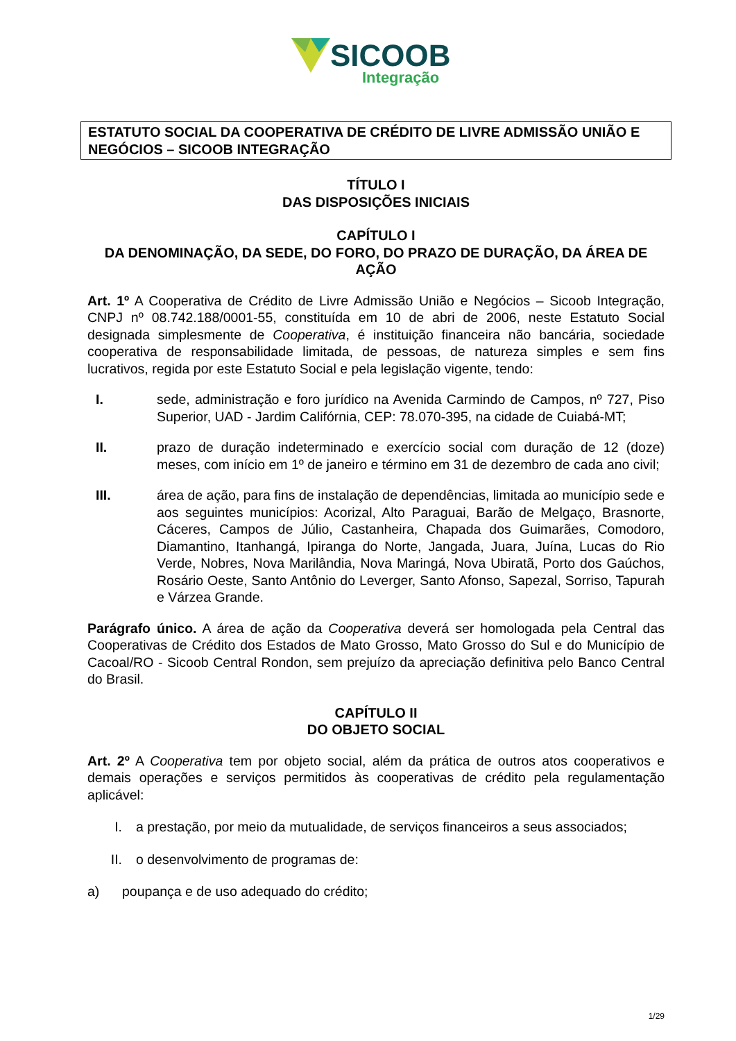SICOOB
Integração
ESTATUTO SOCIAL DA COOPERATIVA DE CRÉDITO DE LIVRE ADMISSÃO UNIÃO E NEGÓCIOS – SICOOB INTEGRAÇÃO
TÍTULO I
DAS DISPOSIÇÕES INICIAIS
CAPÍTULO I
DA DENOMINAÇÃO, DA SEDE, DO FORO, DO PRAZO DE DURAÇÃO, DA ÁREA DE AÇÃO
Art. 1º A Cooperativa de Crédito de Livre Admissão União e Negócios – Sicoob Integração, CNPJ nº 08.742.188/0001-55, constituída em 10 de abri de 2006, neste Estatuto Social designada simplesmente de Cooperativa, é instituição financeira não bancária, sociedade cooperativa de responsabilidade limitada, de pessoas, de natureza simples e sem fins lucrativos, regida por este Estatuto Social e pela legislação vigente, tendo:
I. sede, administração e foro jurídico na Avenida Carmindo de Campos, nº 727, Piso Superior, UAD - Jardim Califórnia, CEP: 78.070-395, na cidade de Cuiabá-MT;
II. prazo de duração indeterminado e exercício social com duração de 12 (doze) meses, com início em 1º de janeiro e término em 31 de dezembro de cada ano civil;
III. área de ação, para fins de instalação de dependências, limitada ao município sede e aos seguintes municípios: Acorizal, Alto Paraguai, Barão de Melgaço, Brasnorte, Cáceres, Campos de Júlio, Castanheira, Chapada dos Guimarães, Comodoro, Diamantino, Itanhangá, Ipiranga do Norte, Jangada, Juara, Juína, Lucas do Rio Verde, Nobres, Nova Marilândia, Nova Maringá, Nova Ubiratã, Porto dos Gaúchos, Rosário Oeste, Santo Antônio do Leverger, Santo Afonso, Sapezal, Sorriso, Tapurah e Várzea Grande.
Parágrafo único. A área de ação da Cooperativa deverá ser homologada pela Central das Cooperativas de Crédito dos Estados de Mato Grosso, Mato Grosso do Sul e do Município de Cacoal/RO - Sicoob Central Rondon, sem prejuízo da apreciação definitiva pelo Banco Central do Brasil.
CAPÍTULO II
DO OBJETO SOCIAL
Art. 2º A Cooperativa tem por objeto social, além da prática de outros atos cooperativos e demais operações e serviços permitidos às cooperativas de crédito pela regulamentação aplicável:
I. a prestação, por meio da mutualidade, de serviços financeiros a seus associados;
II. o desenvolvimento de programas de:
a) poupança e de uso adequado do crédito;
1/29